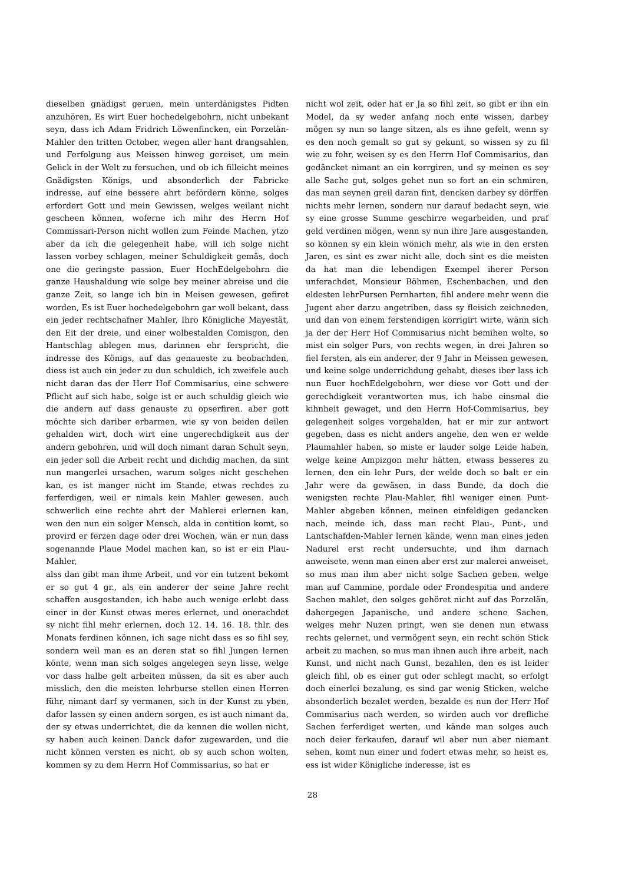dieselben gnädigst geruen, mein unterdänigstes Pidten anzuhören, Es wirt Euer hochedelgebohrn, nicht unbekant seyn, dass ich Adam Fridrich Löwenfincken, ein Porzelän-Mahler den tritten October, wegen aller hant drangsahlen, und Ferfolgung aus Meissen hinweg gereiset, um mein Gelick in der Welt zu fersuchen, und ob ich filleicht meines Gnädigsten Königs, und absonderlich der Fabricke indresse, auf eine bessere ahrt befördern könne, solges erfordert Gott und mein Gewissen, welges weilant nicht gescheen können, woferne ich mihr des Herrn Hof Commissari-Person nicht wollen zum Feinde Machen, ytzo aber da ich die gelegenheit habe, will ich solge nicht lassen vorbey schlagen, meiner Schuldigkeit gemäs, doch one die geringste passion, Euer HochEdelgebohrn die ganze Haushaldung wie solge bey meiner abreise und die ganze Zeit, so lange ich bin in Meisen gewesen, gefiret worden, Es ist Euer hochedelgebohrn gar woll bekant, dass ein jeder rechtschafner Mahler, Ihro Königliche Mayestät, den Eit der dreie, und einer wolbestalden Comisgon, den Hantschlag ablegen mus, darinnen ehr ferspricht, die indresse des Königs, auf das genaueste zu beobachden, diess ist auch ein jeder zu dun schuldich, ich zweifele auch nicht daran das der Herr Hof Commisarius, eine schwere Pflicht auf sich habe, solge ist er auch schuldig gleich wie die andern auf dass genauste zu opserfiren. aber gott möchte sich dariber erbarmen, wie sy von beiden deilen gehalden wirt, doch wirt eine ungerechdigkeit aus der andern gebohren, und will doch nimant daran Schult seyn, ein jeder soll die Arbeit recht und dichdig machen, da sint nun mangerlei ursachen, warum solges nicht geschehen kan, es ist manger nicht im Stande, etwas rechdes zu ferferdigen, weil er nimals kein Mahler gewesen. auch schwerlich eine rechte ahrt der Mahlerei erlernen kan, wen den nun ein solger Mensch, alda in contition komt, so provird er ferzen dage oder drei Wochen, wän er nun dass sogenannde Plaue Model machen kan, so ist er ein Plau-Mahler,
alss dan gibt man ihme Arbeit, und vor ein tutzent bekomt er so gut 4 gr., als ein anderer der seine Jahre recht schaffen ausgestanden, ich habe auch wenige erlebt dass einer in der Kunst etwas meres erlernet, und onerachdet sy nicht fihl mehr erlernen, doch 12. 14. 16. 18. thlr. des Monats ferdinen können, ich sage nicht dass es so fihl sey, sondern weil man es an deren stat so fihl Jungen lernen könte, wenn man sich solges angelegen seyn lisse, welge vor dass halbe gelt arbeiten müssen, da sit es aber auch misslich, den die meisten lehrburse stellen einen Herren führ, nimant darf sy vermanen, sich in der Kunst zu yben, dafor lassen sy einen andern sorgen, es ist auch nimant da, der sy etwas underrichtet, die da kennen die wollen nicht, sy haben auch keinen Danck dafor zugewarden, und die nicht können versten es nicht, ob sy auch schon wolten, kommen sy zu dem Herrn Hof Commissarius, so hat er
nicht wol zeit, oder hat er Ja so fihl zeit, so gibt er ihn ein Model, da sy weder anfang noch ente wissen, darbey mögen sy nun so lange sitzen, als es ihne gefelt, wenn sy es den noch gemalt so gut sy gekunt, so wissen sy zu fil wie zu fohr, weisen sy es den Herrn Hof Commisarius, dan gedäncket nimant an ein korrgiren, und sy meinen es sey alle Sache gut, solges gehet nun so fort an ein schmiren, das man seynen greil daran fint, dencken darbey sy dörffen nichts mehr lernen, sondern nur darauf bedacht seyn, wie sy eine grosse Summe geschirre wegarbeiden, und praf geld verdinen mögen, wenn sy nun ihre Jare ausgestanden, so können sy ein klein wönich mehr, als wie in den ersten Jaren, es sint es zwar nicht alle, doch sint es die meisten da hat man die lebendigen Exempel iherer Person unferachdet, Monsieur Böhmen, Eschenbachen, und den eldesten lehrPursen Pernharten, fihl andere mehr wenn die Jugent aber darzu angetriben, dass sy fleisich zeichneden, und dan von einem ferstendigen korrigirt wirte, wänn sich ja der der Herr Hof Commisarius nicht bemihen wolte, so mist ein solger Purs, von rechts wegen, in drei Jahren so fiel fersten, als ein anderer, der 9 Jahr in Meissen gewesen, und keine solge underrichdung gehabt, dieses iber lass ich nun Euer hochEdelgebohrn, wer diese vor Gott und der gerechdigkeit verantworten mus, ich habe einsmal die kihnheit gewaget, und den Herrn Hof-Commisarius, bey gelegenheit solges vorgehalden, hat er mir zur antwort gegeben, dass es nicht anders angehe, den wen er welde Plaumahler haben, so miste er lauder solge Leide haben, welge keine Ampizgon mehr hätten, etwass besseres zu lernen, den ein lehr Purs, der welde doch so balt er ein Jahr were da gewäsen, in dass Bunde, da doch die wenigsten rechte Plau-Mahler, fihl weniger einen Punt-Mahler abgeben können, meinen einfeldigen gedancken nach, meinde ich, dass man recht Plau-, Punt-, und Lantschafden-Mahler lernen kände, wenn man eines jeden Nadurel erst recht undersuchte, und ihm darnach anweisete, wenn man einen aber erst zur malerei anweiset, so mus man ihm aber nicht solge Sachen geben, welge man auf Cammine, pordale oder Frondespitia und andere Sachen mahlet, den solges gehöret nicht auf das Porzelän, dahergegen Japanische, und andere schene Sachen, welges mehr Nuzen pringt, wen sie denen nun etwass rechts gelernet, und vermögent seyn, ein recht schön Stick arbeit zu machen, so mus man ihnen auch ihre arbeit, nach Kunst, und nicht nach Gunst, bezahlen, den es ist leider gleich fihl, ob es einer gut oder schlegt macht, so erfolgt doch einerlei bezalung, es sind gar wenig Sticken, welche absonderlich bezalet werden, bezalde es nun der Herr Hof Commisarius nach werden, so wirden auch vor drefliche Sachen ferferdiget werten, und kände man solges auch noch deier ferkaufen, darauf wil aber nun aber niemant sehen, komt nun einer und fodert etwas mehr, so heist es, ess ist wider Königliche inderesse, ist es
28